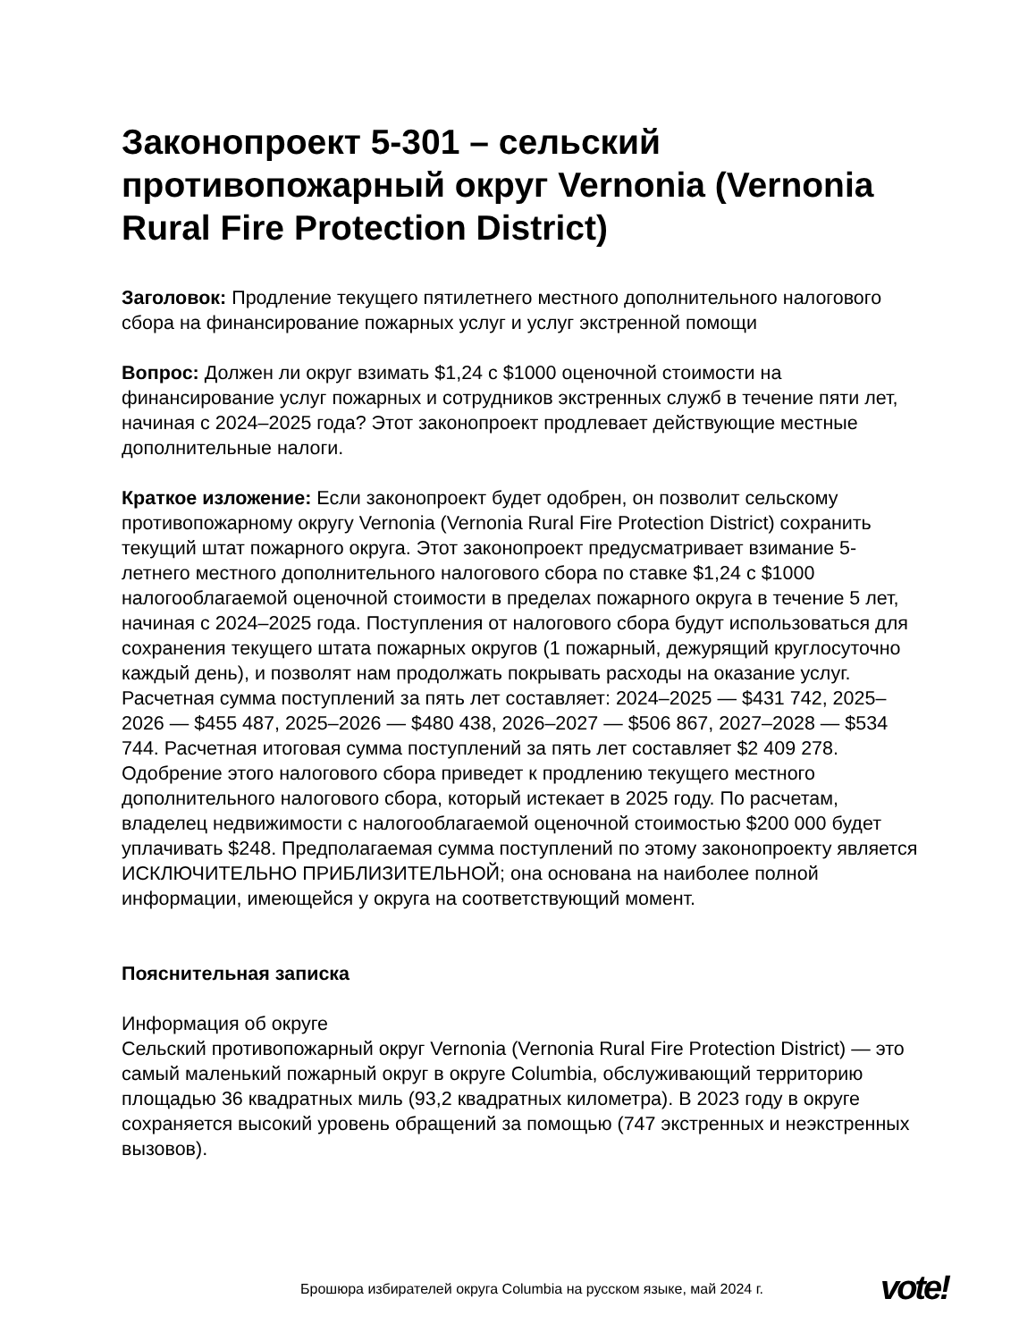Законопроект 5-301 – сельский противопожарный округ Vernonia (Vernonia Rural Fire Protection District)
Заголовок: Продление текущего пятилетнего местного дополнительного налогового сбора на финансирование пожарных услуг и услуг экстренной помощи
Вопрос: Должен ли округ взимать $1,24 с $1000 оценочной стоимости на финансирование услуг пожарных и сотрудников экстренных служб в течение пяти лет, начиная с 2024–2025 года? Этот законопроект продлевает действующие местные дополнительные налоги.
Краткое изложение: Если законопроект будет одобрен, он позволит сельскому противопожарному округу Vernonia (Vernonia Rural Fire Protection District) сохранить текущий штат пожарного округа. Этот законопроект предусматривает взимание 5-летнего местного дополнительного налогового сбора по ставке $1,24 с $1000 налогооблагаемой оценочной стоимости в пределах пожарного округа в течение 5 лет, начиная с 2024–2025 года. Поступления от налогового сбора будут использоваться для сохранения текущего штата пожарных округов (1 пожарный, дежурящий круглосуточно каждый день), и позволят нам продолжать покрывать расходы на оказание услуг. Расчетная сумма поступлений за пять лет составляет: 2024–2025 — $431 742, 2025–2026 — $455 487, 2025–2026 — $480 438, 2026–2027 — $506 867, 2027–2028 — $534 744. Расчетная итоговая сумма поступлений за пять лет составляет $2 409 278. Одобрение этого налогового сбора приведет к продлению текущего местного дополнительного налогового сбора, который истекает в 2025 году. По расчетам, владелец недвижимости с налогооблагаемой оценочной стоимостью $200 000 будет уплачивать $248. Предполагаемая сумма поступлений по этому законопроекту является ИСКЛЮЧИТЕЛЬНО ПРИБЛИЗИТЕЛЬНОЙ; она основана на наиболее полной информации, имеющейся у округа на соответствующий момент.
Пояснительная записка
Информация об округе
Сельский противопожарный округ Vernonia (Vernonia Rural Fire Protection District) — это самый маленький пожарный округ в округе Columbia, обслуживающий территорию площадью 36 квадратных миль (93,2 квадратных километра). В 2023 году в округе сохраняется высокий уровень обращений за помощью (747 экстренных и неэкстренных вызовов).
Брошюра избирателей округа Columbia на русском языке, май 2024 г.
vote!